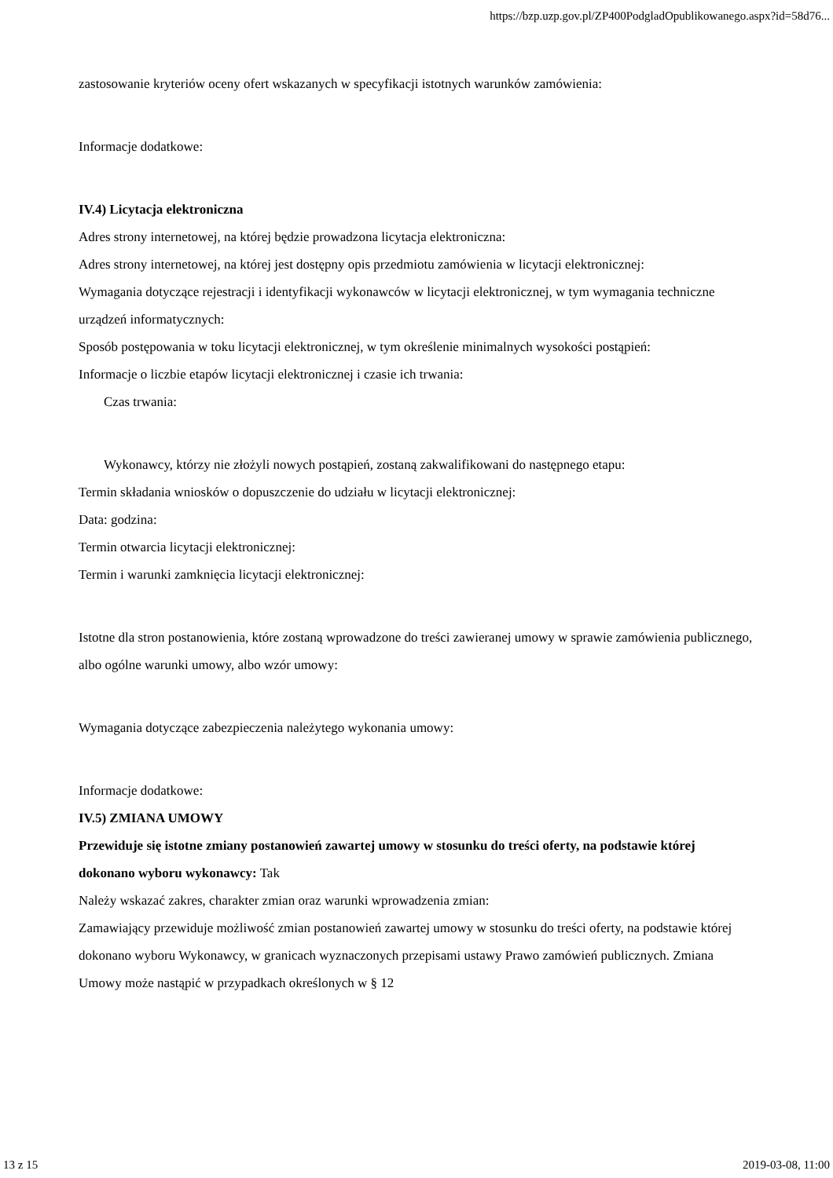https://bzp.uzp.gov.pl/ZP400PodgladOpublikowanego.aspx?id=58d76...
zastosowanie kryteriów oceny ofert wskazanych w specyfikacji istotnych warunków zamówienia:
Informacje dodatkowe:
IV.4) Licytacja elektroniczna
Adres strony internetowej, na której będzie prowadzona licytacja elektroniczna:
Adres strony internetowej, na której jest dostępny opis przedmiotu zamówienia w licytacji elektronicznej:
Wymagania dotyczące rejestracji i identyfikacji wykonawców w licytacji elektronicznej, w tym wymagania techniczne urządzeń informatycznych:
Sposób postępowania w toku licytacji elektronicznej, w tym określenie minimalnych wysokości postąpień:
Informacje o liczbie etapów licytacji elektronicznej i czasie ich trwania:
Czas trwania:
Wykonawcy, którzy nie złożyli nowych postąpień, zostaną zakwalifikowani do następnego etapu:
Termin składania wniosków o dopuszczenie do udziału w licytacji elektronicznej:
Data: godzina:
Termin otwarcia licytacji elektronicznej:
Termin i warunki zamknięcia licytacji elektronicznej:
Istotne dla stron postanowienia, które zostaną wprowadzone do treści zawieranej umowy w sprawie zamówienia publicznego, albo ogólne warunki umowy, albo wzór umowy:
Wymagania dotyczące zabezpieczenia należytego wykonania umowy:
Informacje dodatkowe:
IV.5) ZMIANA UMOWY
Przewiduje się istotne zmiany postanowień zawartej umowy w stosunku do treści oferty, na podstawie której dokonano wyboru wykonawcy: Tak
Należy wskazać zakres, charakter zmian oraz warunki wprowadzenia zmian:
Zamawiający przewiduje możliwość zmian postanowień zawartej umowy w stosunku do treści oferty, na podstawie której dokonano wyboru Wykonawcy, w granicach wyznaczonych przepisami ustawy Prawo zamówień publicznych. Zmiana Umowy może nastąpić w przypadkach określonych w § 12
13 z 15 2019-03-08, 11:00